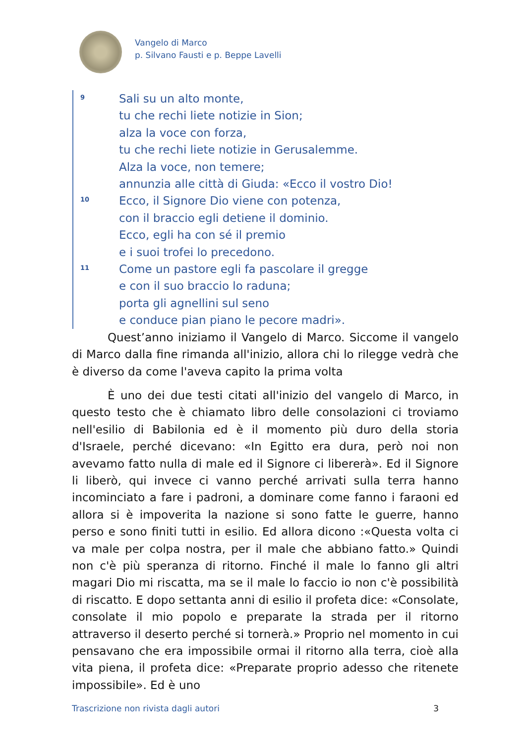Vangelo di Marco
p. Silvano Fausti e p. Beppe Lavelli
9
Sali su un alto monte,
tu che rechi liete notizie in Sion;
alza la voce con forza,
tu che rechi liete notizie in Gerusalemme.
Alza la voce, non temere;
annunzia alle città di Giuda: «Ecco il vostro Dio!
10
Ecco, il Signore Dio viene con potenza,
con il braccio egli detiene il dominio.
Ecco, egli ha con sé il premio
e i suoi trofei lo precedono.
11
Come un pastore egli fa pascolare il gregge
e con il suo braccio lo raduna;
porta gli agnellini sul seno
e conduce pian piano le pecore madri».
Quest’anno iniziamo il Vangelo di Marco. Siccome il vangelo di Marco dalla fine rimanda all'inizio, allora chi lo rilegge vedrà che è diverso da come l'aveva capito la prima volta
È uno dei due testi citati all'inizio del vangelo di Marco, in questo testo che è chiamato libro delle consolazioni ci troviamo nell'esilio di Babilonia ed è il momento più duro della storia d'Israele, perché dicevano: «In Egitto era dura, però noi non avevamo fatto nulla di male ed il Signore ci libererà». Ed il Signore li liberò, qui invece ci vanno perché arrivati sulla terra hanno incominciato a fare i padroni, a dominare come fanno i faraoni ed allora si è impoverita la nazione si sono fatte le guerre, hanno perso e sono finiti tutti in esilio. Ed allora dicono :«Questa volta ci va male per colpa nostra, per il male che abbiano fatto.» Quindi non c'è più speranza di ritorno. Finché il male lo fanno gli altri magari Dio mi riscatta, ma se il male lo faccio io non c'è possibilità di riscatto. E dopo settanta anni di esilio il profeta dice: «Consolate, consolate il mio popolo e preparate la strada per il ritorno attraverso il deserto perché si tornerà.» Proprio nel momento in cui pensavano che era impossibile ormai il ritorno alla terra, cioè alla vita piena, il profeta dice: «Preparate proprio adesso che ritenete impossibile». Ed è uno
Trascrizione non rivista dagli autori 3